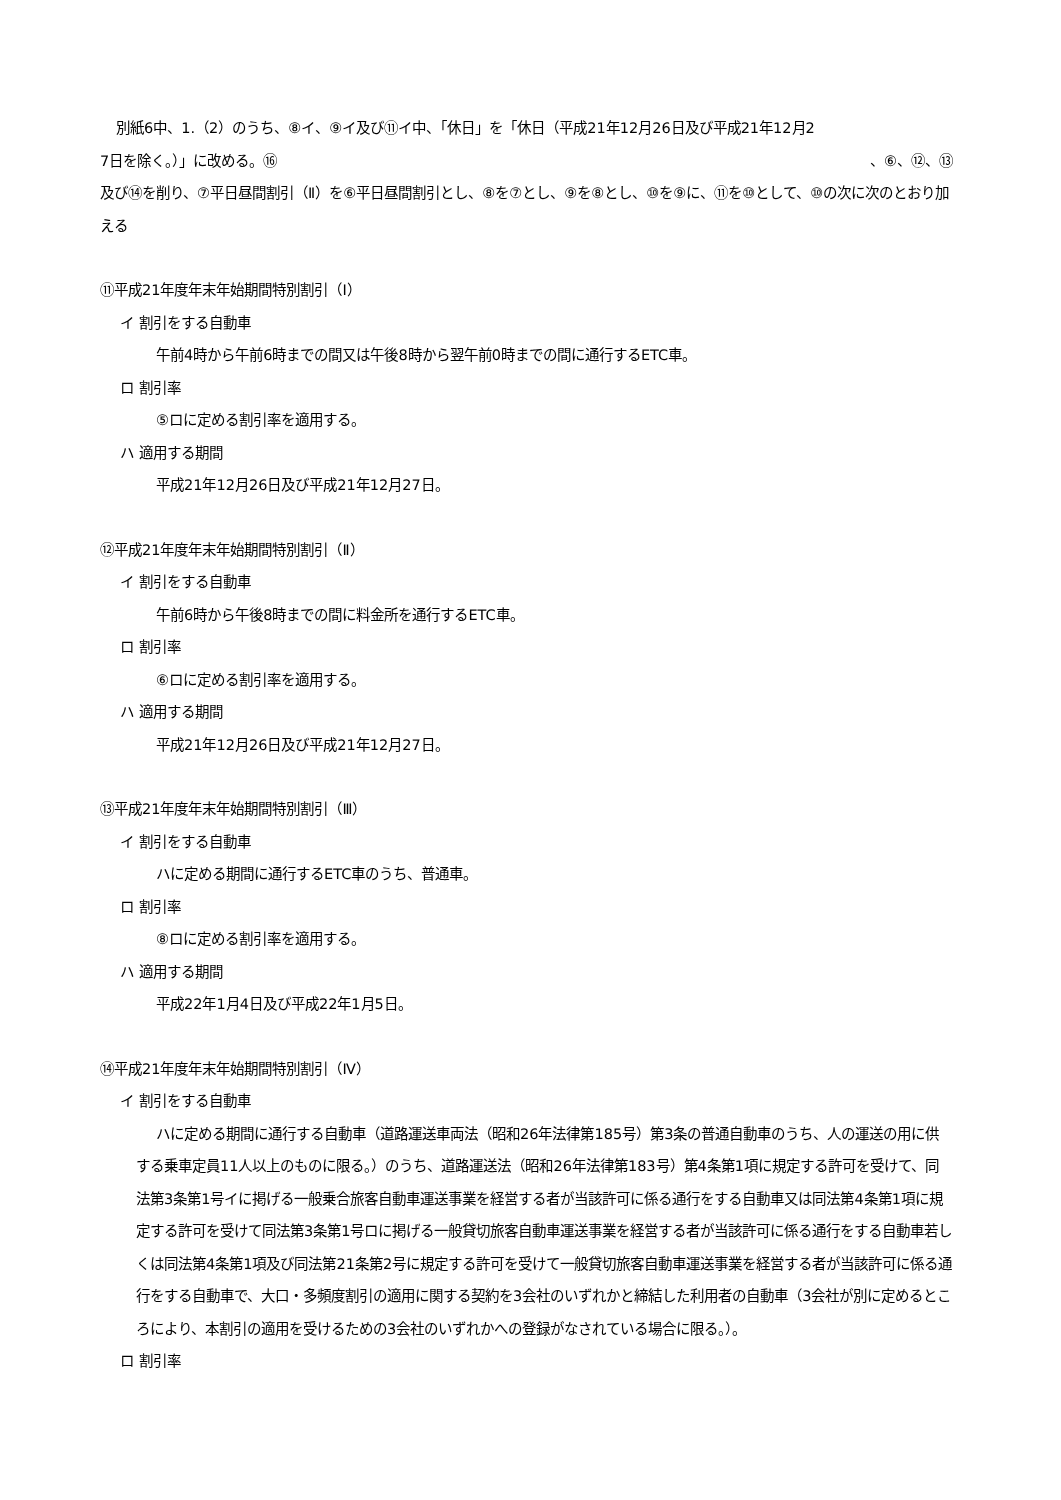別紙6中、1.（2）のうち、⑧イ、⑨イ及び⑪イ中、「休日」を「休日（平成21年12月26日及び平成21年12月2
7日を除く。）」に改める。⑯ 、⑥、⑫、⑬
及び⑭を削り、⑦平日昼間割引（Ⅱ）を⑥平日昼間割引とし、⑧を⑦とし、⑨を⑧とし、⑩を⑨に、⑪を⑩として、⑩の次に次のとおり加える
⑪平成21年度年末年始期間特別割引（Ⅰ）
イ 割引をする自動車
午前4時から午前6時までの間又は午後8時から翌午前0時までの間に通行するETC車。
ロ 割引率
⑤ロに定める割引率を適用する。
ハ 適用する期間
平成21年12月26日及び平成21年12月27日。
⑫平成21年度年末年始期間特別割引（Ⅱ）
イ 割引をする自動車
午前6時から午後8時までの間に料金所を通行するETC車。
ロ 割引率
⑥ロに定める割引率を適用する。
ハ 適用する期間
平成21年12月26日及び平成21年12月27日。
⑬平成21年度年末年始期間特別割引（Ⅲ）
イ 割引をする自動車
ハに定める期間に通行するETC車のうち、普通車。
ロ 割引率
⑧ロに定める割引率を適用する。
ハ 適用する期間
平成22年1月4日及び平成22年1月5日。
⑭平成21年度年末年始期間特別割引（Ⅳ）
イ 割引をする自動車
ハに定める期間に通行する自動車（道路運送車両法（昭和26年法律第185号）第3条の普通自動車のうち、人の運送の用に供する乗車定員11人以上のものに限る。）のうち、道路運送法（昭和26年法律第183号）第4条第1項に規定する許可を受けて、同法第3条第1号イに掲げる一般乗合旅客自動車運送事業を経営する者が当該許可に係る通行をする自動車又は同法第4条第1項に規定する許可を受けて同法第3条第1号ロに掲げる一般貸切旅客自動車運送事業を経営する者が当該許可に係る通行をする自動車若しくは同法第4条第1項及び同法第21条第2号に規定する許可を受けて一般貸切旅客自動車運送事業を経営する者が当該許可に係る通行をする自動車で、大口・多頻度割引の適用に関する契約を3会社のいずれかと締結した利用者の自動車（3会社が別に定めるところにより、本割引の適用を受けるための3会社のいずれかへの登録がなされている場合に限る。）。
ロ 割引率